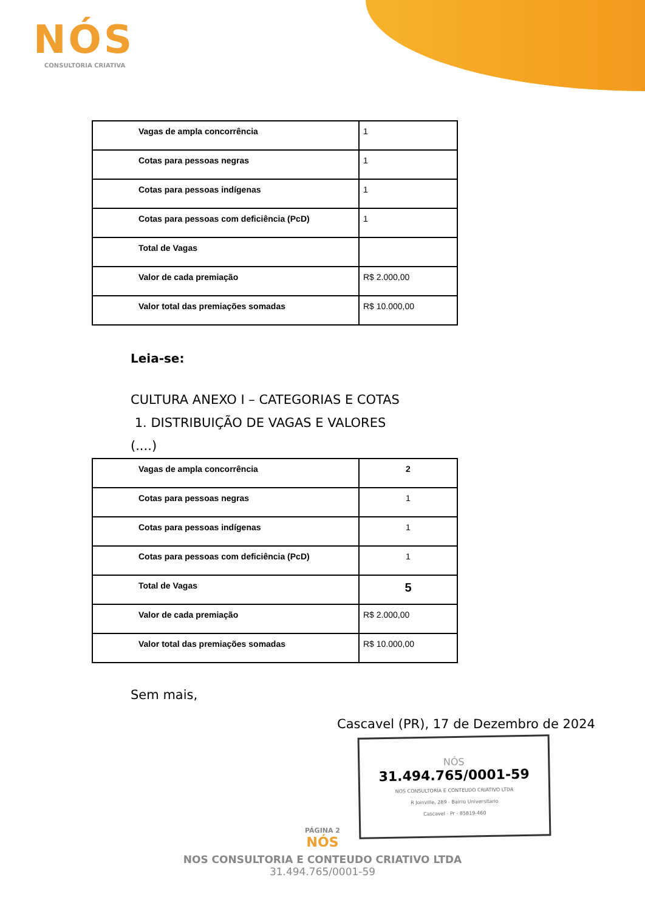NÓS
CONSULTORIA CRIATIVA
| Vagas de ampla concorrência | 1 |
| Cotas para pessoas negras | 1 |
| Cotas para pessoas indígenas | 1 |
| Cotas para pessoas com deficiência (PcD) | 1 |
| Total de Vagas | |
| Valor de cada premiação | R$ 2.000,00 |
| Valor total das premiações somadas | R$ 10.000,00 |
Leia-se:
CULTURA ANEXO I – CATEGORIAS E COTAS
1. DISTRIBUIÇÃO DE VAGAS E VALORES
(....)
| Vagas de ampla concorrência | 2 |
| Cotas para pessoas negras | 1 |
| Cotas para pessoas indígenas | 1 |
| Cotas para pessoas com deficiência (PcD) | 1 |
| Total de Vagas | 5 |
| Valor de cada premiação | R$ 2.000,00 |
| Valor total das premiações somadas | R$ 10.000,00 |
Sem mais,
Cascavel (PR), 17 de Dezembro de 2024
NÓS
31.494.765/0001-59
NOS CONSULTORIA E CONTEUDO CRIATIVO LTDA
R Joinville, 289 - Bairro Universitario
Cascavel - Pr - 85819-460
PÁGINA 2
NÓS
NOS CONSULTORIA E CONTEUDO CRIATIVO LTDA
31.494.765/0001-59